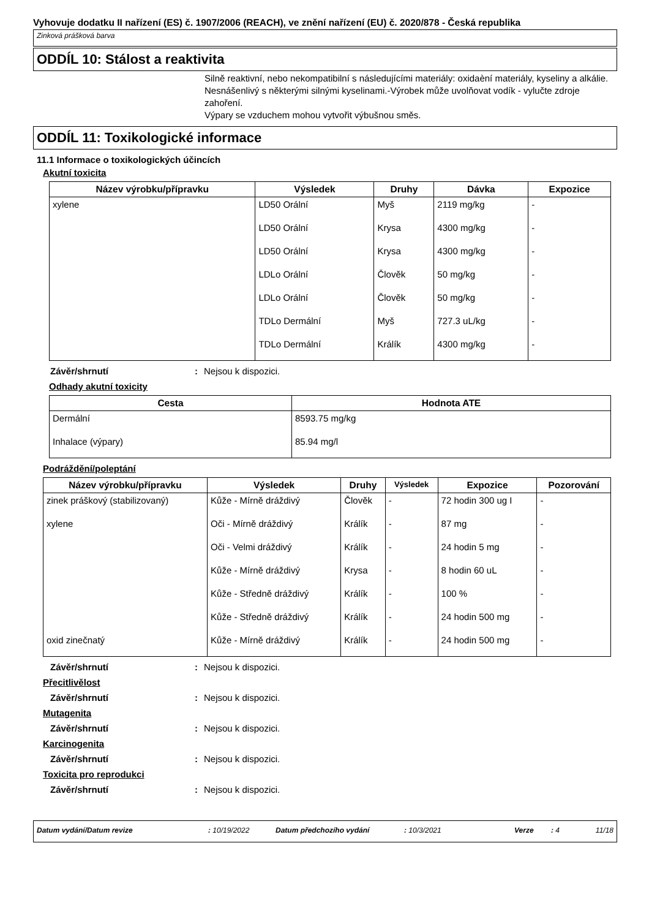Vyhovuje dodatku II nařízení (ES) č. 1907/2006 (REACH), ve znění nařízení (EU) č. 2020/878 - Česká republika
Zinková prášková barva
ODDÍL 10: Stálost a reaktivita
Silně reaktivní, nebo nekompatibilní s následujícími materiály: oxidaèní materiály, kyseliny a alkálie.
Nesnášenlivý s některými silnými kyselinami.-Výrobek může uvolňovat vodík - vylučte zdroje zahoření.
Výpary se vzduchem mohou vytvořit výbušnou směs.
ODDÍL 11: Toxikologické informace
11.1 Informace o toxikologických účincích
Akutní toxicita
| Název výrobku/přípravku | Výsledek | Druhy | Dávka | Expozice |
| --- | --- | --- | --- | --- |
| xylene | LD50 Orální | Myš | 2119 mg/kg | - |
| | LD50 Orální | Krysa | 4300 mg/kg | - |
| | LD50 Orální | Krysa | 4300 mg/kg | - |
| | LDLo Orální | Člověk | 50 mg/kg | - |
| | LDLo Orální | Člověk | 50 mg/kg | - |
| | TDLo Dermální | Myš | 727.3 uL/kg | - |
| | TDLo Dermální | Králík | 4300 mg/kg | - |
Závěr/shrnutí: Nejsou k dispozici.
Odhady akutní toxicity
| Cesta | Hodnota ATE |
| --- | --- |
| Dermální | 8593.75 mg/kg |
| Inhalace (výpary) | 85.94 mg/l |
Podráždění/poleptání
| Název výrobku/přípravku | Výsledek | Druhy | Výsledek | Expozice | Pozorování |
| --- | --- | --- | --- | --- | --- |
| zinek práškový (stabilizovaný) | Kůže - Mírně dráždivý | Člověk | - | 72 hodin 300 ug I | - |
| xylene | Oči - Mírně dráždivý | Králík | - | 87 mg | - |
| | Oči - Velmi dráždivý | Králík | - | 24 hodin 5 mg | - |
| | Kůže - Mírně dráždivý | Krysa | - | 8 hodin 60 uL | - |
| | Kůže - Středně dráždivý | Králík | - | 100 % | - |
| | Kůže - Středně dráždivý | Králík | - | 24 hodin 500 mg | - |
| oxid zinečnatý | Kůže - Mírně dráždivý | Králík | - | 24 hodin 500 mg | - |
Závěr/shrnutí: Nejsou k dispozici.
Přecitlivělost
Závěr/shrnutí: Nejsou k dispozici.
Mutagenita
Závěr/shrnutí: Nejsou k dispozici.
Karcinogenita
Závěr/shrnutí: Nejsou k dispozici.
Toxicita pro reprodukci
Závěr/shrnutí: Nejsou k dispozici.
Datum vydání/Datum revize: 10/19/2022 Datum předchozího vydání: 10/3/2021 Verze: 4 11/18